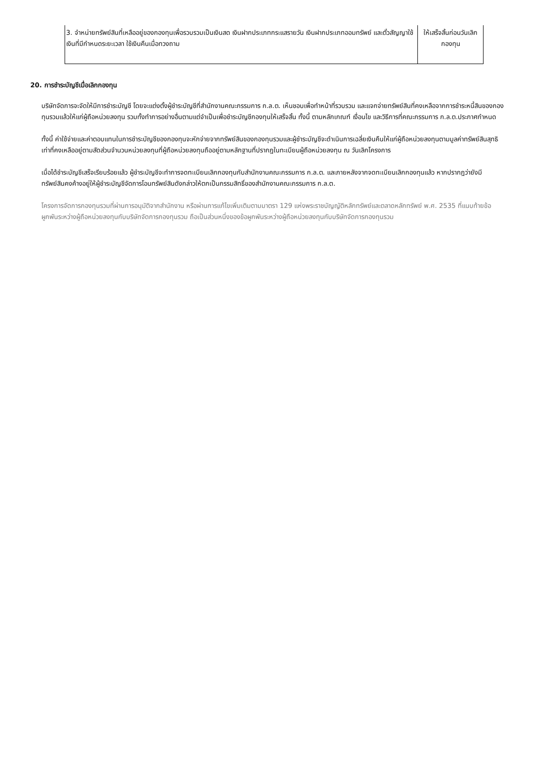| 3. จำหน่ายทรัพย์สินที่เหลืออยู่ของกองทุนเพื่อรวบรวมเป็นเงินสด เงินฝากประเภทกระแสรายวัน เงินฝากประเภทออมทรัพย์ และตั๋วสัญญาใช้เงินที่มีกำหนดระยะเวลา ใช้เงินคืนเมื่อทวงถาม | ให้เสร็จสิ้นก่อนวันเลิกกองทุน |
20. การชำระบัญชีเมื่อเลิกกองทุน
บริษัทจัดการจะจัดให้มีการชำระบัญชี โดยจะแต่งตั้งผู้ชำระบัญชีที่สำนักงานคณะกรรมการ ก.ล.ต. เห็นชอบเพื่อทำหน้าที่รวบรวม และแจกจ่ายทรัพย์สินที่คงเหลือจากการชำระหนี้สินของกองทุนรวมแล้วให้แก่ผู้ถือหน่วยลงทุน รวมทั้งทำการอย่างอื่นตามแต่จำเป็นเพื่อชำระบัญชีกองทุนให้เสร็จสิ้น ทั้งนี้ ตามหลักเกณฑ์ เงื่อนไข และวิธีการที่คณะกรรมการ ก.ล.ต.ประกาศกำหนด
ทั้งนี้ ค่าใช้จ่ายและค่าตอบแทนในการชำระบัญชีของกองทุนจะหักจ่ายจากทรัพย์สินของกองทุนรวมและผู้ชำระบัญชีจะดำเนินการเฉลี่ยเงินคืนให้แก่ผู้ถือหน่วยลงทุนตามมูลค่าทรัพย์สินสุทธิเท่าที่คงเหลืออยู่ตามสัดส่วนจำนวนหน่วยลงทุนที่ผู้ถือหน่วยลงทุนถืออยู่ตามหลักฐานที่ปรากฎในทะเบียนผู้ถือหน่วยลงทุน ณ วันเลิกโครงการ
เมื่อได้ชำระบัญชีเสร็จเรียบร้อยแล้ว ผู้ชำระบัญชีจะทำการจดทะเบียนเลิกกองทุนกับสำนักงานคณะกรรมการ ก.ล.ต. และภายหลังจากจดทะเบียนเลิกกองทุนแล้ว หากปรากฎว่ายังมีทรัพย์สินคงค้างอยู่ให้ผู้ชำระบัญชีจัดการโอนทรัพย์สินดังกล่าวให้ตกเป็นกรรมสิทธิ์ของสำนักงานคณะกรรมการ ก.ล.ต.
โครงการจัดการกองทุนรวมที่ผ่านการอนุมัติจากสำนักงาน หรือผ่านการแก้ไขเพิ่มเติมตามมาตรา 129 แห่งพระราชบัญญัติหลักทรัพย์และตลาดหลักทรัพย์ พ.ศ. 2535 ที่แนบท้ายข้อผูกพันระหว่างผู้ถือหน่วยลงทุนกับบริษัทจัดการกองทุนรวม ถือเป็นส่วนหนึ่งของข้อผูกพันระหว่างผู้ถือหน่วยลงทุนกับบริษัทจัดการกองทุนรวม